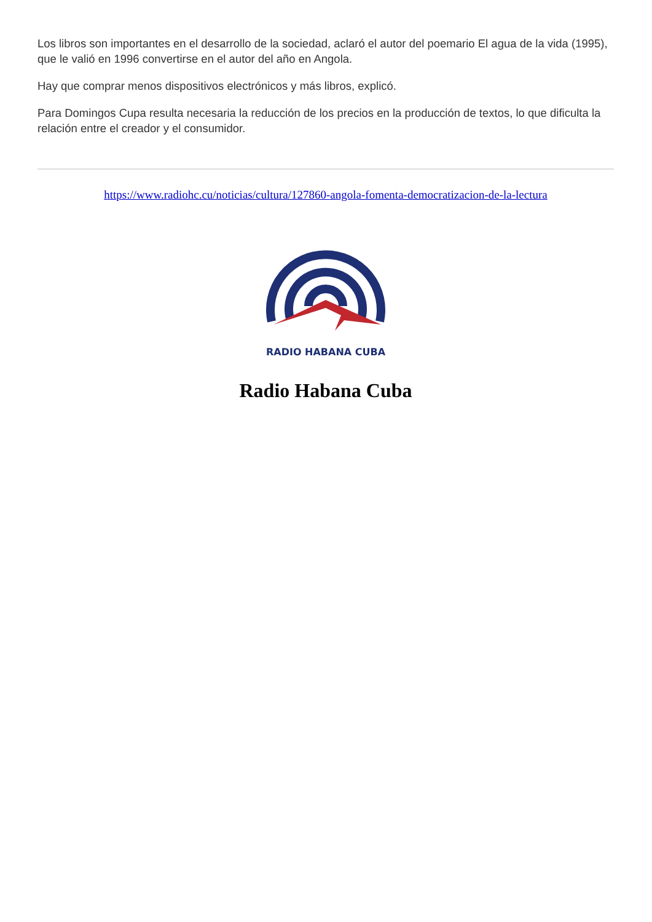Los libros son importantes en el desarrollo de la sociedad, aclaró el autor del poemario El agua de la vida (1995), que le valió en 1996 convertirse en el autor del año en Angola.
Hay que comprar menos dispositivos electrónicos y más libros, explicó.
Para Domingos Cupa resulta necesaria la reducción de los precios en la producción de textos, lo que dificulta la relación entre el creador y el consumidor.
https://www.radiohc.cu/noticias/cultura/127860-angola-fomenta-democratizacion-de-la-lectura
RADIO HABANA CUBA
Radio Habana Cuba